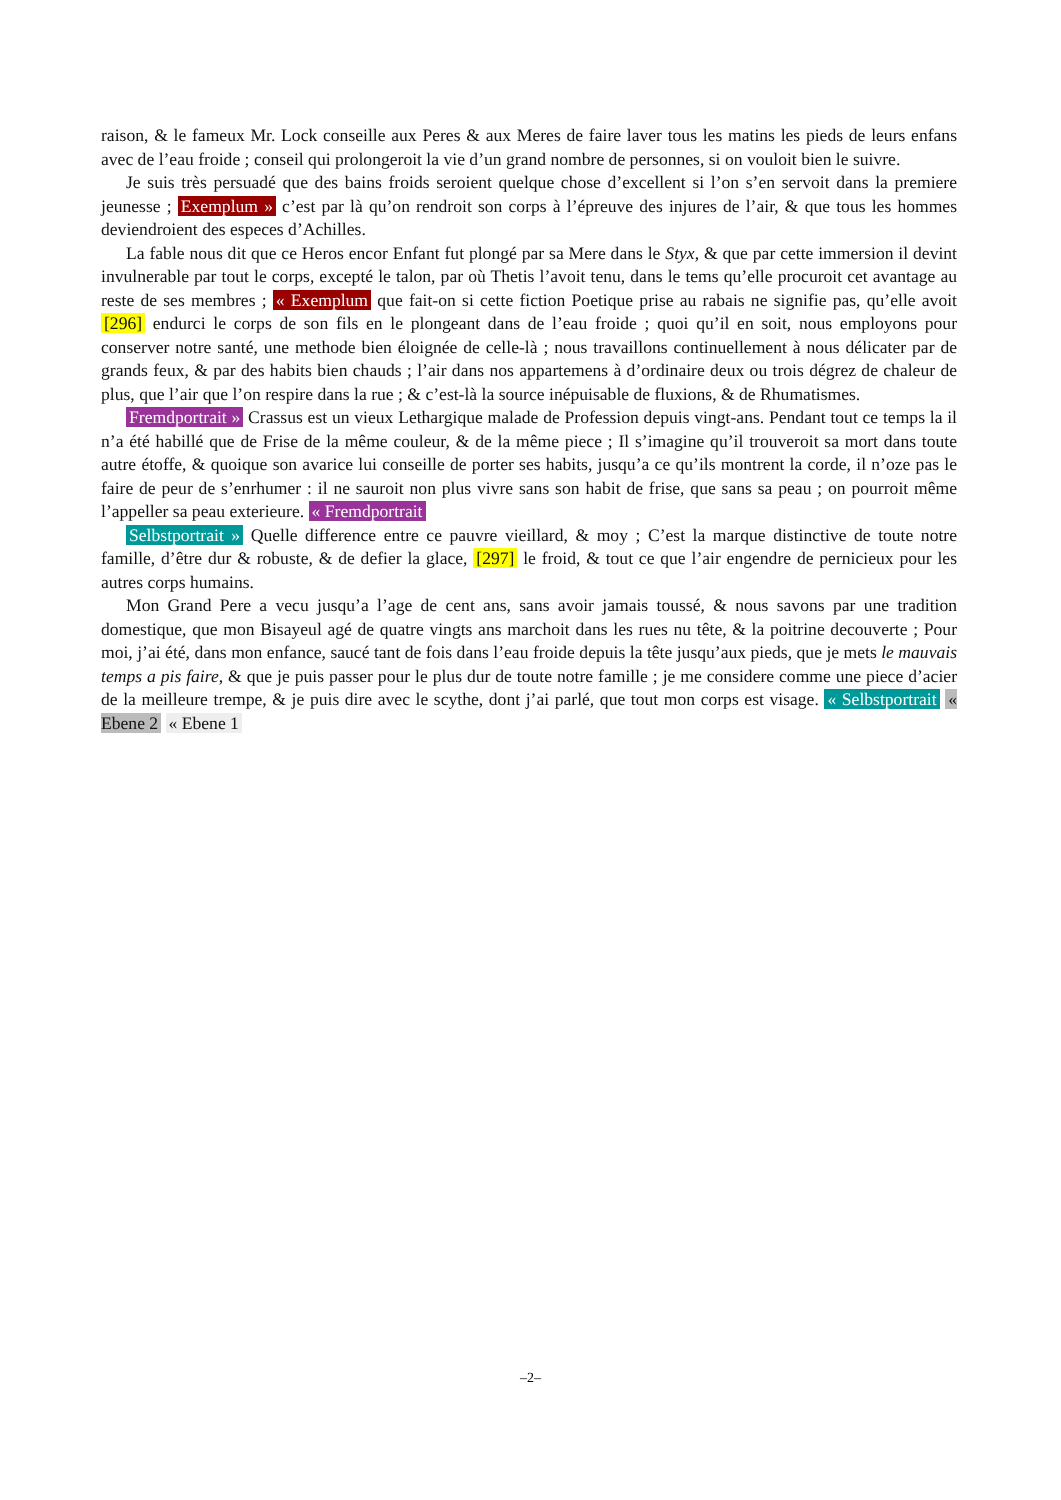raison, & le fameux Mr. Lock conseille aux Peres & aux Meres de faire laver tous les matins les pieds de leurs enfans avec de l’eau froide ; conseil qui prolongeroit la vie d’un grand nombre de personnes, si on vouloit bien le suivre.
Je suis très persuadé que des bains froids seroient quelque chose d’excellent si l’on s’en servoit dans la premiere jeunesse ; Exemplum » c’est par là qu’on rendroit son corps à l’épreuve des injures de l’air, & que tous les hommes deviendroient des especes d’Achilles.
La fable nous dit que ce Heros encor Enfant fut plongé par sa Mere dans le Styx, & que par cette immersion il devint invulnerable par tout le corps, excepté le talon, par où Thetis l’avoit tenu, dans le tems qu’elle procuroit cet avantage au reste de ses membres ; « Exemplum que fait-on si cette fiction Poetique prise au rabais ne signifie pas, qu’elle avoit [296] endurci le corps de son fils en le plongeant dans de l’eau froide ; quoi qu’il en soit, nous employons pour conserver notre santé, une methode bien éloignée de celle-là ; nous travaillons continuellement à nous délicater par de grands feux, & par des habits bien chauds ; l’air dans nos appartemens à d’ordinaire deux ou trois dégrez de chaleur de plus, que l’air que l’on respire dans la rue ; & c’est-là la source inépuisable de fluxions, & de Rhumatismes.
Fremdportrait » Crassus est un vieux Lethargique malade de Profession depuis vingt-ans. Pendant tout ce temps la il n’a été habillé que de Frise de la même couleur, & de la même piece ; Il s’imagine qu’il trouveroit sa mort dans toute autre étoffe, & quoique son avarice lui conseille de porter ses habits, jusqu’a ce qu’ils montrent la corde, il n’oze pas le faire de peur de s’enrhumer : il ne sauroit non plus vivre sans son habit de frise, que sans sa peau ; on pourroit même l’appeller sa peau exterieure. « Fremdportrait
Selbstportrait » Quelle difference entre ce pauvre vieillard, & moy ; C’est la marque distinctive de toute notre famille, d’être dur & robuste, & de defier la glace, [297] le froid, & tout ce que l’air engendre de pernicieux pour les autres corps humains.
Mon Grand Pere a vecu jusqu’a l’age de cent ans, sans avoir jamais toussé, & nous savons par une tradition domestique, que mon Bisayeul agé de quatre vingts ans marchoit dans les rues nu tête, & la poitrine decouverte ; Pour moi, j’ai été, dans mon enfance, saucé tant de fois dans l’eau froide depuis la tête jusqu’aux pieds, que je mets le mauvais temps a pis faire, & que je puis passer pour le plus dur de toute notre famille ; je me considere comme une piece d’acier de la meilleure trempe, & je puis dire avec le scythe, dont j’ai parlé, que tout mon corps est visage. « Selbstportrait « Ebene 2 « Ebene 1
–2–